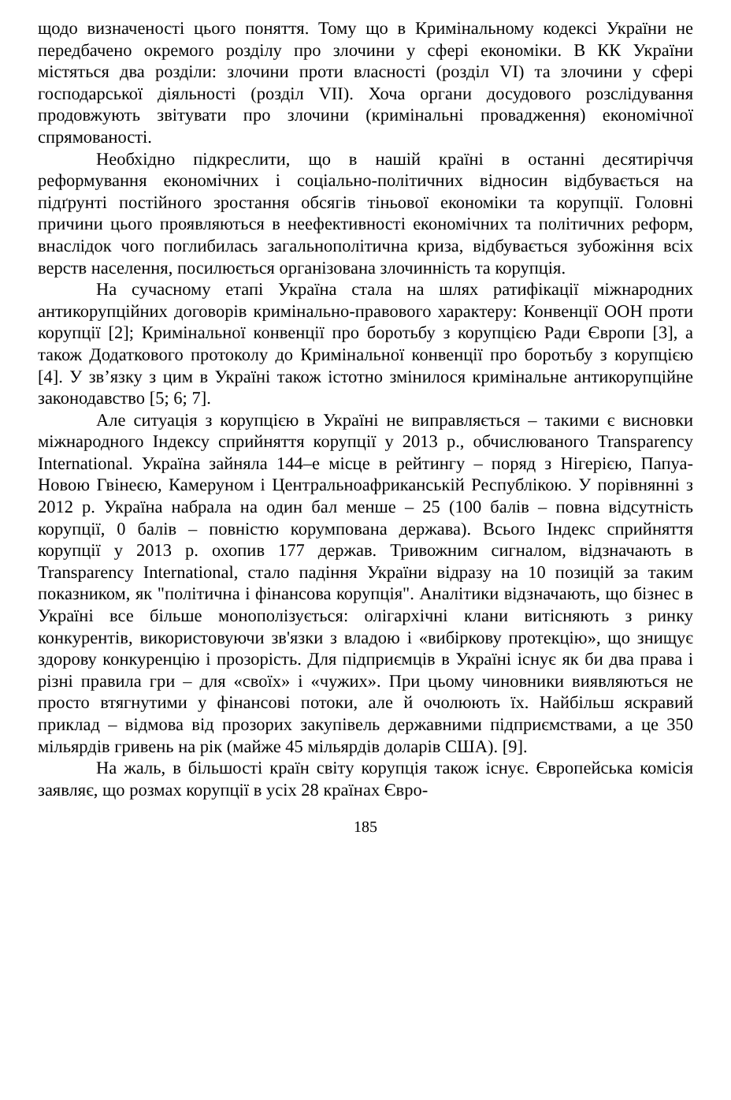щодо визначеності цього поняття. Тому що в Кримінальному кодексі України не передбачено окремого розділу про злочини у сфері економіки. В КК України містяться два розділи: злочини проти власності (розділ VI) та злочини у сфері господарської діяльності (розділ VII). Хоча органи досудового розслідування продовжують звітувати про злочини (кримінальні провадження) економічної спрямованості.
Необхідно підкреслити, що в нашій країні в останні десятиріччя реформування економічних і соціально-політичних відносин відбувається на підґрунті постійного зростання обсягів тіньової економіки та корупції. Головні причини цього проявляються в неефективності економічних та політичних реформ, внаслідок чого поглибилась загальнополітична криза, відбувається зубожіння всіх верств населення, посилюється організована злочинність та корупція.
На сучасному етапі Україна стала на шлях ратифікації міжнародних антикорупційних договорів кримінально-правового характеру: Конвенції ООН проти корупції [2]; Кримінальної конвенції про боротьбу з корупцією Ради Європи [3], а також Додаткового протоколу до Кримінальної конвенції про боротьбу з корупцією [4]. У зв’язку з цим в Україні також істотно змінилося кримінальне антикорупційне законодавство [5; 6; 7].
Але ситуація з корупцією в Україні не виправляється – такими є висновки міжнародного Індексу сприйняття корупції у 2013 р., обчислюваного Transparency International. Україна зайняла 144–е місце в рейтингу – поряд з Нігерією, Папуа-Новою Гвінеєю, Камеруном і Центральноафриканській Республікою. У порівнянні з 2012 р. Україна набрала на один бал менше – 25 (100 балів – повна відсутність корупції, 0 балів – повністю корумпована держава). Всього Індекс сприйняття корупції у 2013 р. охопив 177 держав. Тривожним сигналом, відзначають в Transparency International, стало падіння України відразу на 10 позицій за таким показником, як "політична і фінансова корупція". Аналітики відзначають, що бізнес в Україні все більше монополізується: олігархічні клани витісняють з ринку конкурентів, використовуючи зв'язки з владою і «вибіркову протекцію», що знищує здорову конкуренцію і прозорість. Для підприємців в Україні існує як би два права і різні правила гри – для «своїх» і «чужих». При цьому чиновники виявляються не просто втягнутими у фінансові потоки, але й очолюють їх. Найбільш яскравий приклад – відмова від прозорих закупівель державними підприємствами, а це 350 мільярдів гривень на рік (майже 45 мільярдів доларів США). [9].
На жаль, в більшості країн світу корупція також існує. Європейська комісія заявляє, що розмах корупції в усіх 28 країнах Євро-
185